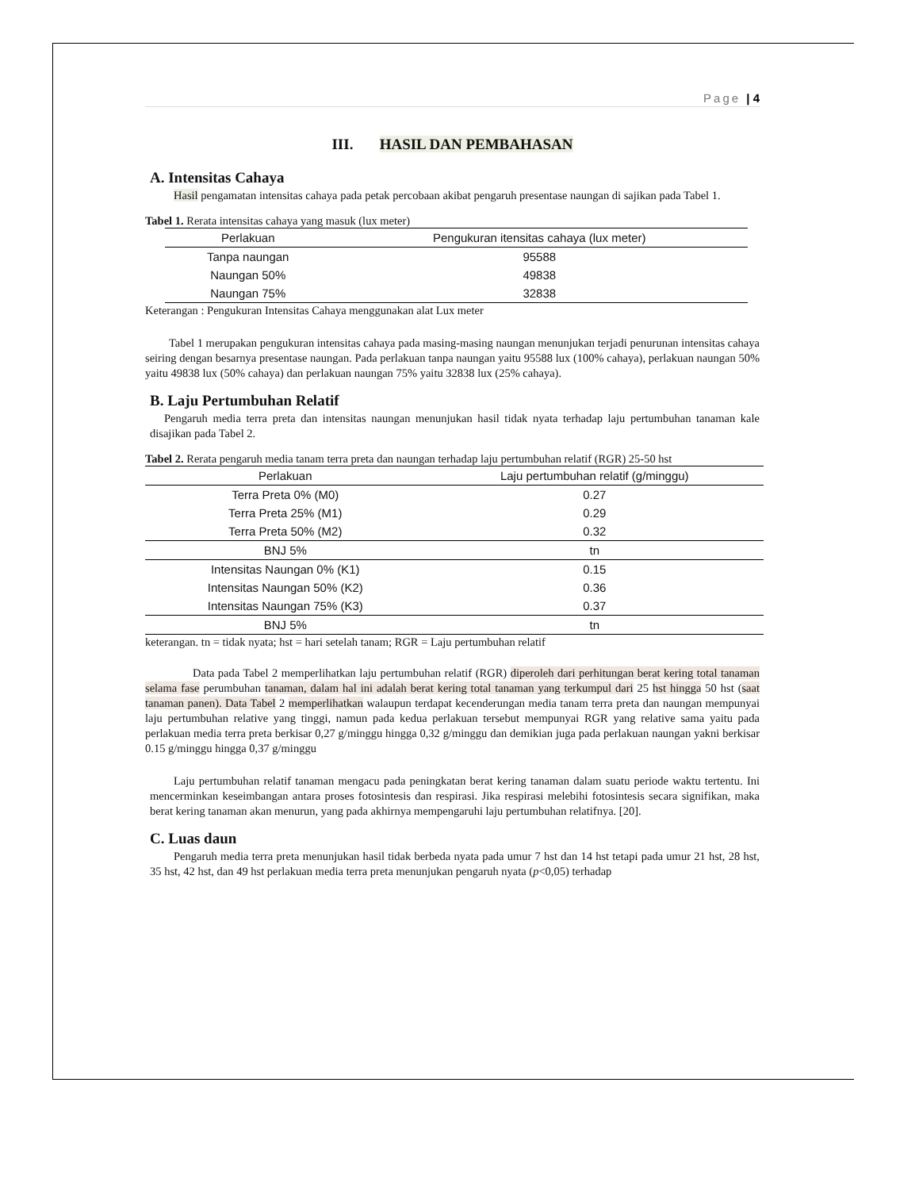Page | 4
III. HASIL DAN PEMBAHASAN
A. Intensitas Cahaya
Hasil pengamatan intensitas cahaya pada petak percobaan akibat pengaruh presentase naungan di sajikan pada Tabel 1.
Tabel 1. Rerata intensitas cahaya yang masuk (lux meter)
| Perlakuan | Pengukuran itensitas cahaya (lux meter) |
| --- | --- |
| Tanpa naungan | 95588 |
| Naungan 50% | 49838 |
| Naungan 75% | 32838 |
Keterangan : Pengukuran Intensitas Cahaya menggunakan alat Lux meter
Tabel 1 merupakan pengukuran intensitas cahaya pada masing-masing naungan menunjukan terjadi penurunan intensitas cahaya seiring dengan besarnya presentase naungan. Pada perlakuan tanpa naungan yaitu 95588 lux (100% cahaya), perlakuan naungan 50% yaitu 49838 lux (50% cahaya) dan perlakuan naungan 75% yaitu 32838 lux (25% cahaya).
B. Laju Pertumbuhan Relatif
Pengaruh media terra preta dan intensitas naungan menunjukan hasil tidak nyata terhadap laju pertumbuhan tanaman kale disajikan pada Tabel 2.
Tabel 2. Rerata pengaruh media tanam terra preta dan naungan terhadap laju pertumbuhan relatif (RGR) 25-50 hst
| Perlakuan | Laju pertumbuhan relatif (g/minggu) |
| --- | --- |
| Terra Preta 0% (M0) | 0.27 |
| Terra Preta 25% (M1) | 0.29 |
| Terra Preta 50% (M2) | 0.32 |
| BNJ 5% | tn |
| Intensitas Naungan 0% (K1) | 0.15 |
| Intensitas Naungan 50% (K2) | 0.36 |
| Intensitas Naungan 75% (K3) | 0.37 |
| BNJ 5% | tn |
keterangan. tn = tidak nyata; hst = hari setelah tanam; RGR = Laju pertumbuhan relatif
Data pada Tabel 2 memperlihatkan laju pertumbuhan relatif (RGR) diperoleh dari perhitungan berat kering total tanaman selama fase perumbuhan tanaman, dalam hal ini adalah berat kering total tanaman yang terkumpul dari 25 hst hingga 50 hst (saat tanaman panen). Data Tabel 2 memperlihatkan walaupun terdapat kecenderungan media tanam terra preta dan naungan mempunyai laju pertumbuhan relative yang tinggi, namun pada kedua perlakuan tersebut mempunyai RGR yang relative sama yaitu pada perlakuan media terra preta berkisar 0,27 g/minggu hingga 0,32 g/minggu dan demikian juga pada perlakuan naungan yakni berkisar 0.15 g/minggu hingga 0,37 g/minggu
Laju pertumbuhan relatif tanaman mengacu pada peningkatan berat kering tanaman dalam suatu periode waktu tertentu. Ini mencerminkan keseimbangan antara proses fotosintesis dan respirasi. Jika respirasi melebihi fotosintesis secara signifikan, maka berat kering tanaman akan menurun, yang pada akhirnya mempengaruhi laju pertumbuhan relatifnya. [20].
C. Luas daun
Pengaruh media terra preta menunjukan hasil tidak berbeda nyata pada umur 7 hst dan 14 hst tetapi pada umur 21 hst, 28 hst, 35 hst, 42 hst, dan 49 hst perlakuan media terra preta menunjukan pengaruh nyata (p<0,05) terhadap